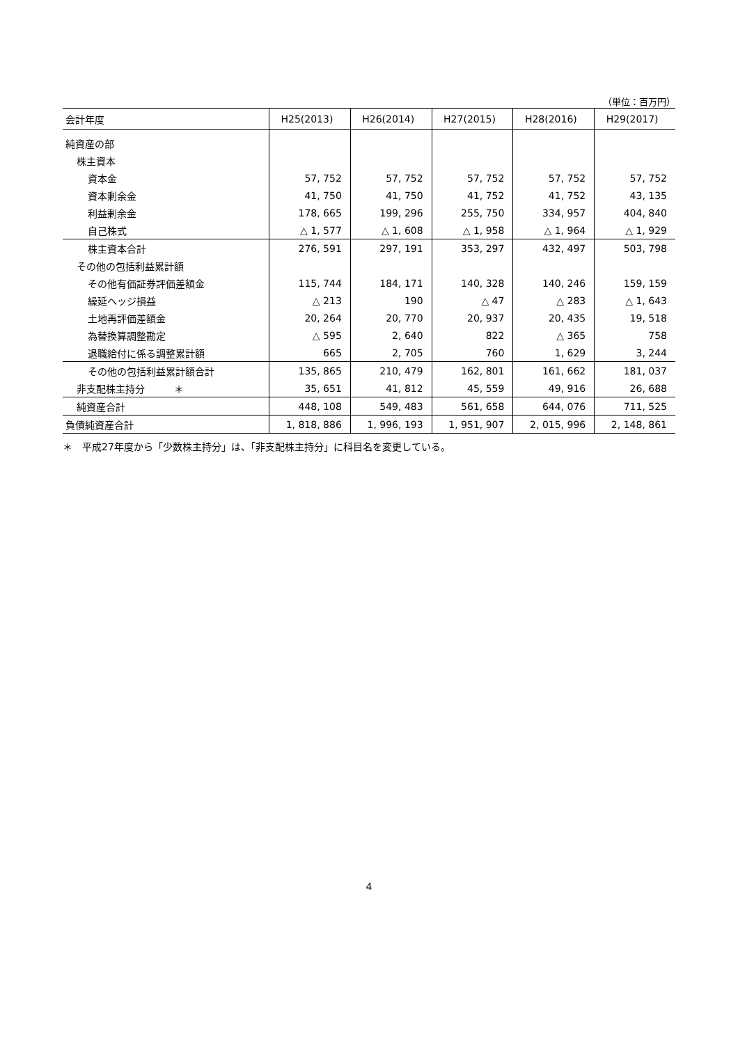（単位：百万円）
| 会計年度 | H25(2013) | H26(2014) | H27(2015) | H28(2016) | H29(2017) |
| --- | --- | --- | --- | --- | --- |
| 純資産の部 | | | | | |
| 株主資本 | | | | | |
| 資本金 | 57, 752 | 57, 752 | 57, 752 | 57, 752 | 57, 752 |
| 資本剰余金 | 41, 750 | 41, 750 | 41, 752 | 41, 752 | 43, 135 |
| 利益剰余金 | 178, 665 | 199, 296 | 255, 750 | 334, 957 | 404, 840 |
| 自己株式 | △ 1, 577 | △ 1, 608 | △ 1, 958 | △ 1, 964 | △ 1, 929 |
| 株主資本合計 | 276, 591 | 297, 191 | 353, 297 | 432, 497 | 503, 798 |
| その他の包括利益累計額 | | | | | |
| その他有価証券評価差額金 | 115, 744 | 184, 171 | 140, 328 | 140, 246 | 159, 159 |
| 繰延ヘッジ損益 | △ 213 | 190 | △ 47 | △ 283 | △ 1, 643 |
| 土地再評価差額金 | 20, 264 | 20, 770 | 20, 937 | 20, 435 | 19, 518 |
| 為替換算調整勘定 | △ 595 | 2, 640 | 822 | △ 365 | 758 |
| 退職給付に係る調整累計額 | 665 | 2, 705 | 760 | 1, 629 | 3, 244 |
| その他の包括利益累計額合計 | 135, 865 | 210, 479 | 162, 801 | 161, 662 | 181, 037 |
| 非支配株主持分 ＊ | 35, 651 | 41, 812 | 45, 559 | 49, 916 | 26, 688 |
| 純資産合計 | 448, 108 | 549, 483 | 561, 658 | 644, 076 | 711, 525 |
| 負債純資産合計 | 1, 818, 886 | 1, 996, 193 | 1, 951, 907 | 2, 015, 996 | 2, 148, 861 |
＊　平成27年度から「少数株主持分」は、「非支配株主持分」に科目名を変更している。
4